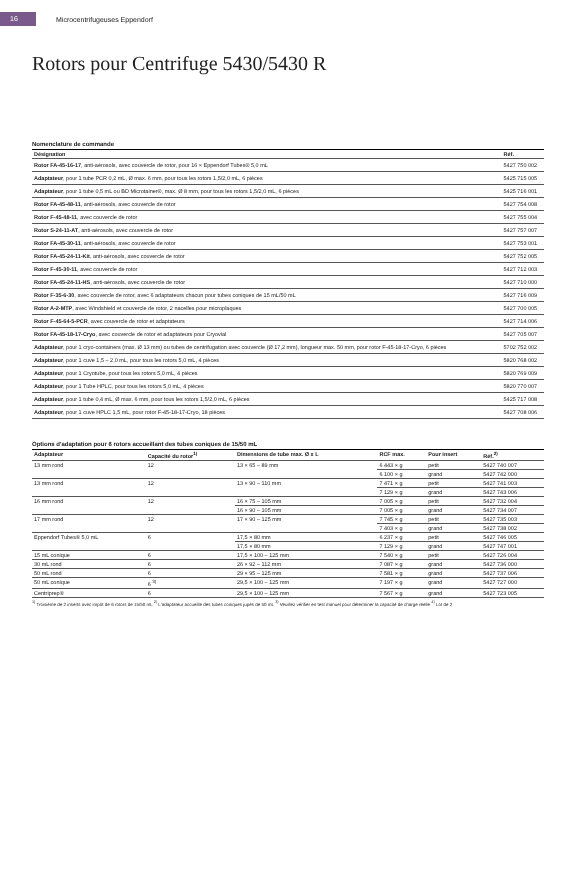16
Microcentrifugeuses Eppendorf
Rotors pour Centrifuge 5430/5430 R
Nomenclature de commande
| Désignation | Réf. |
| --- | --- |
| Rotor FA-45-16-17 , anti-aérosols, avec couvercle de rotor, pour 16 × Eppendorf Tubes® 5,0 mL | 5427 750 002 |
| Adaptateur , pour 1 tube PCR 0,2 mL, Ø max. 6 mm, pour tous les rotors 1,5/2,0 mL, 6 pièces | 5425 715 005 |
| Adaptateur , pour 1 tube 0,5 mL ou BD Microtainer®, max. Ø 8 mm, pour tous les rotors 1,5/2,0 mL, 6 pièces | 5425 716 001 |
| Rotor FA-45-48-11 , anti-aérosols, avec couvercle de rotor | 5427 754 008 |
| Rotor F-45-48-11 , avec couvercle de rotor | 5427 755 004 |
| Rotor S-24-11-AT , anti-aérosols, avec couvercle de rotor | 5427 757 007 |
| Rotor FA-45-30-11 , anti-aérosols, avec couvercle de rotor | 5427 753 001 |
| Rotor FA-45-24-11-Kit , anti-aérosols, avec couvercle de rotor | 5427 752 005 |
| Rotor F-45-30-11 , avec couvercle de rotor | 5427 712 003 |
| Rotor FA-45-24-11-HS , anti-aérosols, avec couvercle de rotor | 5427 710 000 |
| Rotor F-35-6-30 , avec couvercle de rotor, avec 6 adaptateurs chacun pour tubes coniques de 15 mL/50 mL | 5427 716 009 |
| Rotor A-2-MTP , avec Windshield et couvercle de rotor, 2 nacelles pour microplaques | 5427 700 005 |
| Rotor F-45-64-5-PCR , avec couvercle de rotor et adaptateurs | 5427 714 006 |
| Rotor FA-45-18-17-Cryo , avec couvercle de rotor et adaptateurs pour Cryovial | 5427 705 007 |
| Adaptateur , pour 1 cryo-containers (max. Ø 13 mm) ou tubes de centrifugation avec couvercle (Ø 17,2 mm), longueur max. 50 mm, pour rotor F-45-18-17-Cryo, 6 pièces | 5702 752 002 |
| Adaptateur , pour 1 cuve 1,5 – 2,0 mL, pour tous les rotors 5,0 mL, 4 pièces | 5820 768 002 |
| Adaptateur , pour 1 Cryotube, pour tous les rotors 5,0 mL, 4 pièces | 5820 769 009 |
| Adaptateur , pour 1 Tube HPLC, pour tous les rotors 5,0 mL, 4 pièces | 5820 770 007 |
| Adaptateur , pour 1 tube 0,4 mL, Ø max. 6 mm, pour tous les rotors 1,5/2,0 mL, 6 pièces | 5425 717 008 |
| Adaptateur , pour 1 cuve HPLC 1,5 mL, pour rotor F-45-18-17-Cryo, 18 pièces | 5427 708 006 |
Options d'adaptation pour 6 rotors accueillant des tubes coniques de 15/50 mL
| Adaptateur | Capacité du rotor<sup>1)</sup> | Dimensions de tube max. Ø x L | RCF max. | Pour insert | Réf.<sup>2)</sup> |
| --- | --- | --- | --- | --- | --- |
| 13 mm rond | 12 | 13 × 65 – 89 mm | 6 443 × g | petit | 5427 740 007 |
| | | | 6 100 × g | grand | 5427 742 000 |
| 13 mm rond | 12 | 13 × 90 – 110 mm | 7 471 × g | petit | 5427 741 003 |
| | | | 7 129 × g | grand | 5427 743 006 |
| 16 mm rond | 12 | 16 × 75 – 105 mm | 7 005 × g | petit | 5427 732 004 |
| | | 16 × 90 – 105 mm | 7 005 × g | grand | 5427 734 007 |
| 17 mm rond | 12 | 17 × 90 – 125 mm | 7 745 × g | petit | 5427 735 003 |
| | | | 7 403 × g | grand | 5427 738 002 |
| Eppendorf Tubes® 5,0 mL | 6 | 17,5 × 80 mm | 6 237 × g | petit | 5427 746 005 |
| | | 17,5 × 80 mm | 7 129 × g | grand | 5427 747 001 |
| 15 mL conique | 6 | 17,5 × 100 – 125 mm | 7 540 × g | petit | 5427 726 004 |
| 30 mL rond | 6 | 26 × 92 – 112 mm | 7 087 × g | grand | 5427 736 000 |
| 50 mL rond | 6 | 29 × 95 – 125 mm | 7 581 × g | grand | 5427 737 006 |
| 50 mL conique | 6 <sup>3)</sup> | 29,5 × 100 – 125 mm | 7 197 × g | grand | 5427 727 000 |
| Centriprep® | 6 | 29,5 × 100 – 125 mm | 7 567 × g | grand | 5427 723 005 |
<sup>1)</sup> Troisième de 2 inserts avec impôt de 6 rotors de 15/50 mL <sup>2)</sup> L'adaptateur accueille des tubes coniques jupés de 50 mL <sup>3)</sup> Veuillez vérifier en test manuel pour déterminer la capacité de charge réelle <sup>4)</sup> Lot de 2